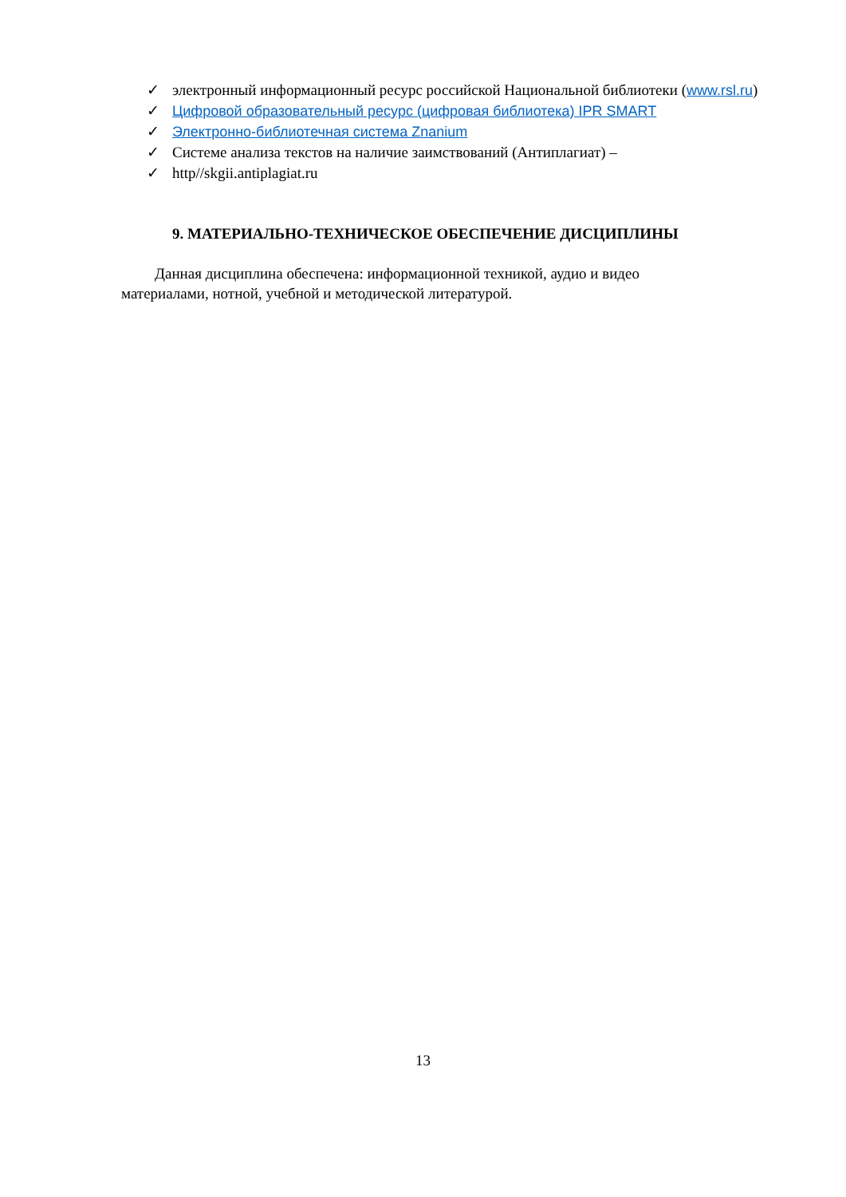✓ электронный информационный ресурс российской Национальной библиотеки (www.rsl.ru)
✓ Цифровой образовательный ресурс (цифровая библиотека) IPR SMART
✓ Электронно-библиотечная система Znanium
✓ Системе анализа текстов на наличие заимствований (Антиплагиат) –
✓ http//skgii.antiplagiat.ru
9. МАТЕРИАЛЬНО-ТЕХНИЧЕСКОЕ ОБЕСПЕЧЕНИЕ ДИСЦИПЛИНЫ
Данная дисциплина обеспечена: информационной техникой, аудио и видео
материалами, нотной, учебной и методической литературой.
13